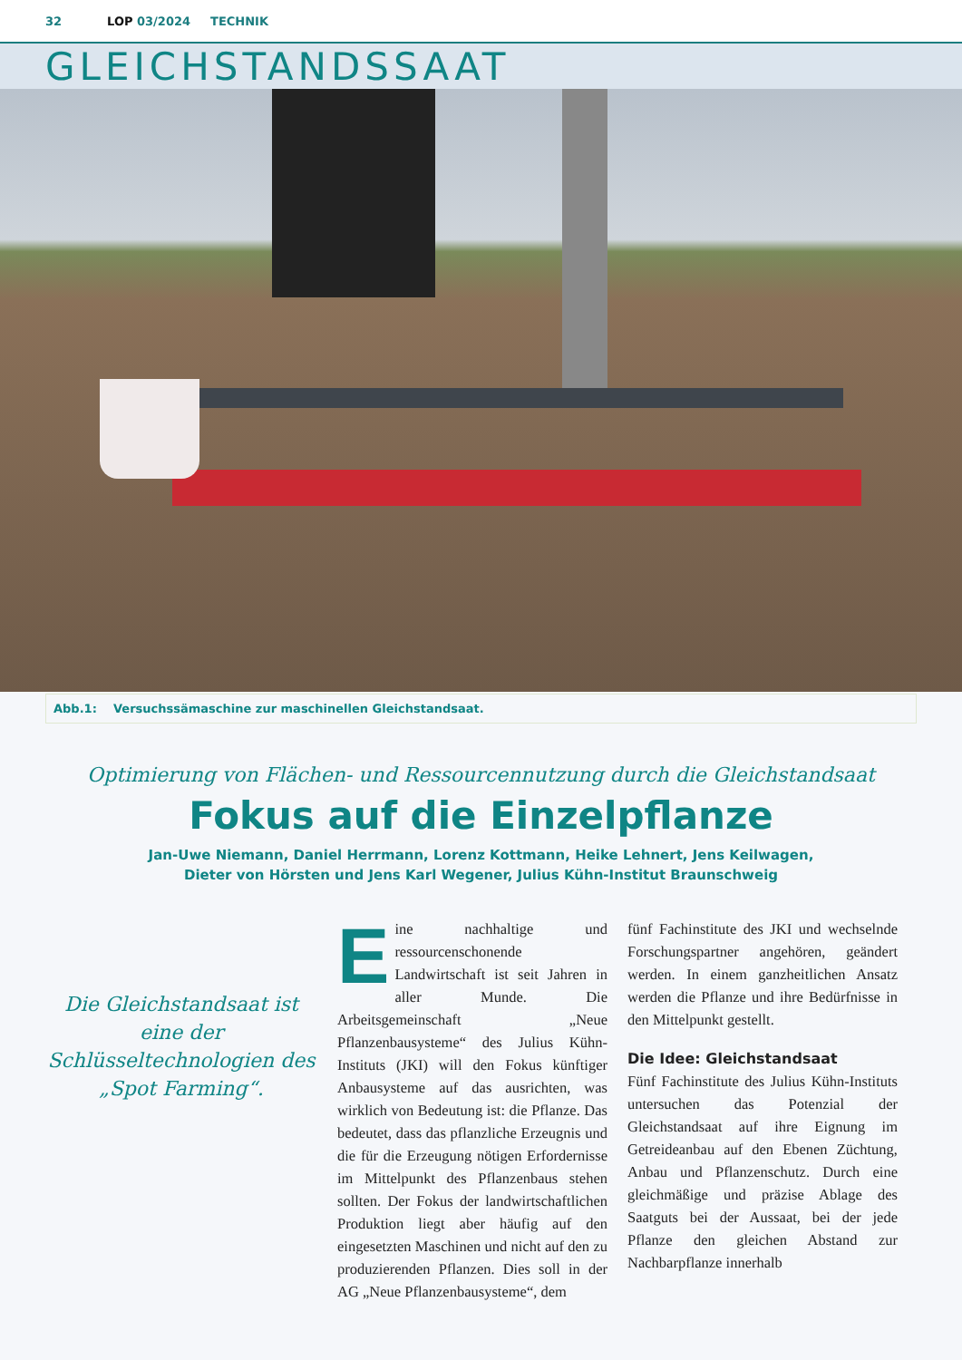32 LOP 03/2024 TECHNIK
GLEICHSTANDSSAAT
Abb.1: Versuchssämaschine zur maschinellen Gleichstandsaat.
Optimierung von Flächen- und Ressourcennutzung durch die Gleichstandsaat
Fokus auf die Einzelpflanze
Jan-Uwe Niemann, Daniel Herrmann, Lorenz Kottmann, Heike Lehnert, Jens Keilwagen,
Dieter von Hörsten und Jens Karl Wegener, Julius Kühn-Institut Braunschweig
Die Gleichstandsaat ist eine der Schlüsseltechnologien des „Spot Farming“.
Eine nachhaltige und ressourcenschonende Landwirtschaft ist seit Jahren in aller Munde. Die Arbeitsgemeinschaft „Neue Pflanzenbausysteme“ des Julius Kühn-Instituts (JKI) will den Fokus künftiger Anbausysteme auf das ausrichten, was wirklich von Bedeutung ist: die Pflanze. Das bedeutet, dass das pflanzliche Erzeugnis und die für die Erzeugung nötigen Erfordernisse im Mittelpunkt des Pflanzenbaus stehen sollten. Der Fokus der landwirtschaftlichen Produktion liegt aber häufig auf den eingesetzten Maschinen und nicht auf den zu produzierenden Pflanzen. Dies soll in der AG „Neue Pflanzenbausysteme“, dem
fünf Fachinstitute des JKI und wechselnde Forschungspartner angehören, geändert werden. In einem ganzheitlichen Ansatz werden die Pflanze und ihre Bedürfnisse in den Mittelpunkt gestellt.
Die Idee: Gleichstandsaat
Fünf Fachinstitute des Julius Kühn-Instituts untersuchen das Potenzial der Gleichstandsaat auf ihre Eignung im Getreideanbau auf den Ebenen Züchtung, Anbau und Pflanzenschutz. Durch eine gleichmäßige und präzise Ablage des Saatguts bei der Aussaat, bei der jede Pflanze den gleichen Abstand zur Nachbarpflanze innerhalb